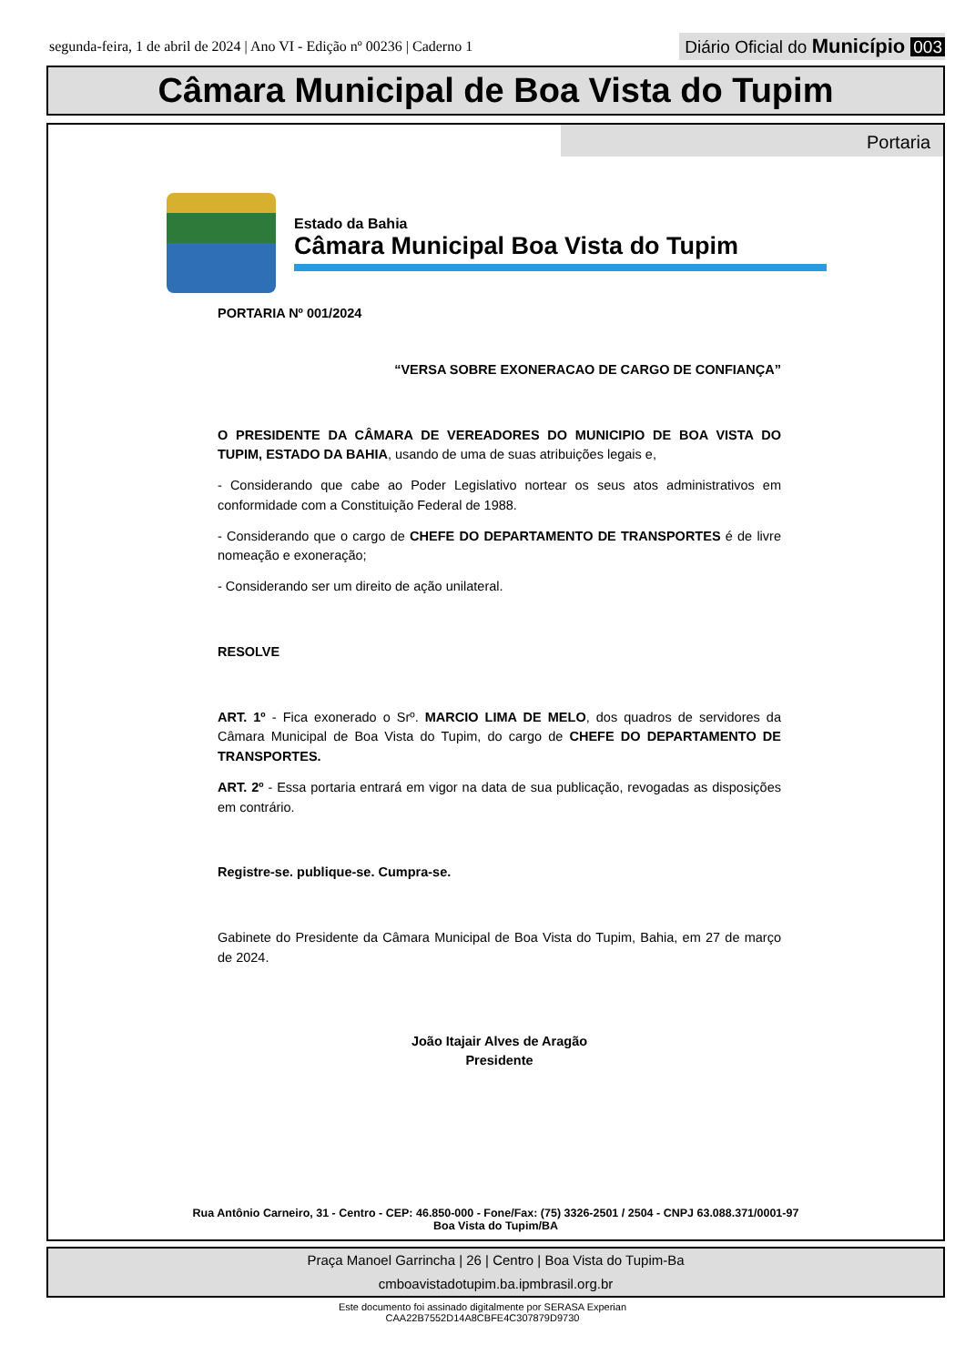segunda-feira, 1 de abril de 2024 | Ano VI - Edição nº 00236 | Caderno 1
Diário Oficial do Município 003
Câmara Municipal de Boa Vista do Tupim
Portaria
Estado da Bahia
Câmara Municipal Boa Vista do Tupim
PORTARIA Nº 001/2024
“VERSA SOBRE EXONERACAO DE CARGO DE CONFIANÇA”
O PRESIDENTE DA CÂMARA DE VEREADORES DO MUNICIPIO DE BOA VISTA DO TUPIM, ESTADO DA BAHIA, usando de uma de suas atribuições legais e,
- Considerando que cabe ao Poder Legislativo nortear os seus atos administrativos em conformidade com a Constituição Federal de 1988.
- Considerando que o cargo de CHEFE DO DEPARTAMENTO DE TRANSPORTES é de livre nomeação e exoneração;
- Considerando ser um direito de ação unilateral.
RESOLVE
ART. 1º - Fica exonerado o Srº. MARCIO LIMA DE MELO, dos quadros de servidores da Câmara Municipal de Boa Vista do Tupim, do cargo de CHEFE DO DEPARTAMENTO DE TRANSPORTES.
ART. 2º - Essa portaria entrará em vigor na data de sua publicação, revogadas as disposições em contrário.
Registre-se. publique-se. Cumpra-se.
Gabinete do Presidente da Câmara Municipal de Boa Vista do Tupim, Bahia, em 27 de março de 2024.
João Itajair Alves de Aragão
Presidente
Rua Antônio Carneiro, 31 - Centro - CEP: 46.850-000 - Fone/Fax: (75) 3326-2501 / 2504 - CNPJ 63.088.371/0001-97
Boa Vista do Tupim/BA
Praça Manoel Garrincha | 26 | Centro | Boa Vista do Tupim-Ba
cmboavistadotupim.ba.ipmbrasil.org.br
Este documento foi assinado digitalmente por SERASA Experian
CAA22B7552D14A8CBFE4C307879D9730